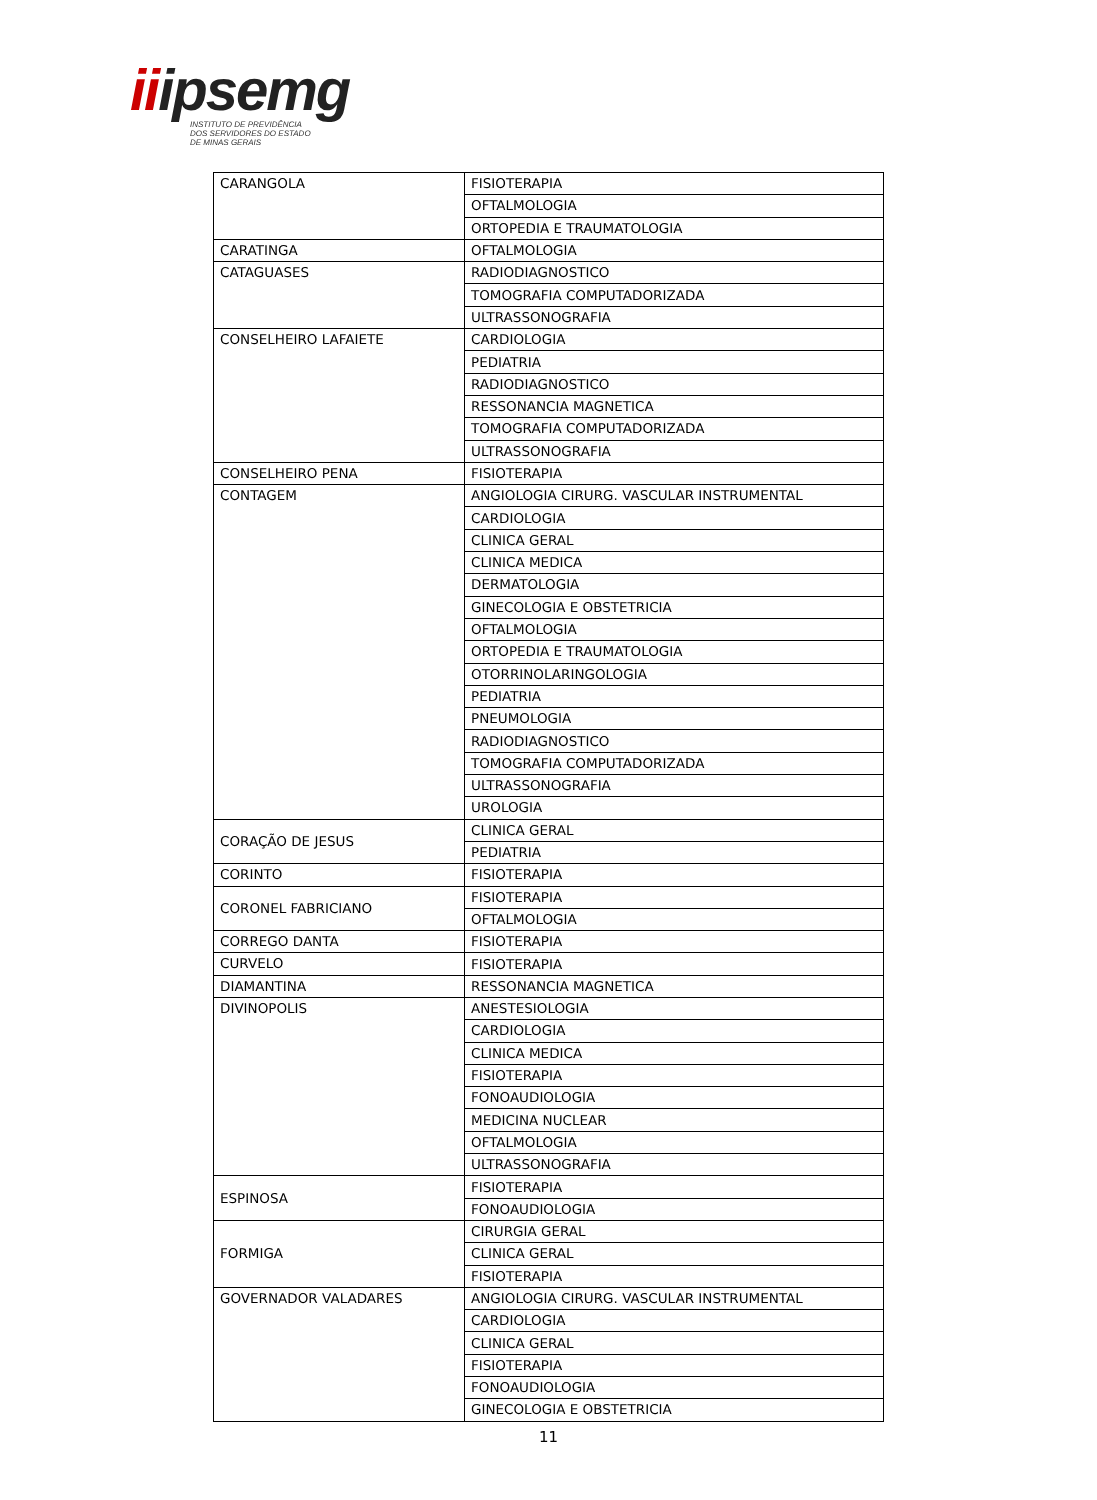iiipsemg
INSTITUTO DE PREVIDÊNCIA
DOS SERVIDORES DO ESTADO
DE MINAS GERAIS
| CARANGOLA | FISIOTERAPIA |
| | OFTALMOLOGIA |
| | ORTOPEDIA E TRAUMATOLOGIA |
| CARATINGA | OFTALMOLOGIA |
| CATAGUASES | RADIODIAGNOSTICO |
| | TOMOGRAFIA COMPUTADORIZADA |
| | ULTRASSONOGRAFIA |
| CONSELHEIRO LAFAIETE | CARDIOLOGIA |
| | PEDIATRIA |
| | RADIODIAGNOSTICO |
| | RESSONANCIA MAGNETICA |
| | TOMOGRAFIA COMPUTADORIZADA |
| | ULTRASSONOGRAFIA |
| CONSELHEIRO PENA | FISIOTERAPIA |
| CONTAGEM | ANGIOLOGIA CIRURG. VASCULAR INSTRUMENTAL |
| | CARDIOLOGIA |
| | CLINICA GERAL |
| | CLINICA MEDICA |
| | DERMATOLOGIA |
| | GINECOLOGIA E OBSTETRICIA |
| | OFTALMOLOGIA |
| | ORTOPEDIA E TRAUMATOLOGIA |
| | OTORRINOLARINGOLOGIA |
| | PEDIATRIA |
| | PNEUMOLOGIA |
| | RADIODIAGNOSTICO |
| | TOMOGRAFIA COMPUTADORIZADA |
| | ULTRASSONOGRAFIA |
| | UROLOGIA |
| CORAÇÃO DE JESUS | CLINICA GERAL |
| | PEDIATRIA |
| CORINTO | FISIOTERAPIA |
| CORONEL FABRICIANO | FISIOTERAPIA |
| | OFTALMOLOGIA |
| CORREGO DANTA | FISIOTERAPIA |
| CURVELO | FISIOTERAPIA |
| DIAMANTINA | RESSONANCIA MAGNETICA |
| DIVINOPOLIS | ANESTESIOLOGIA |
| | CARDIOLOGIA |
| | CLINICA MEDICA |
| | FISIOTERAPIA |
| | FONOAUDIOLOGIA |
| | MEDICINA NUCLEAR |
| | OFTALMOLOGIA |
| | ULTRASSONOGRAFIA |
| ESPINOSA | FISIOTERAPIA |
| | FONOAUDIOLOGIA |
| FORMIGA | CIRURGIA GERAL |
| | CLINICA GERAL |
| | FISIOTERAPIA |
| GOVERNADOR VALADARES | ANGIOLOGIA CIRURG. VASCULAR INSTRUMENTAL |
| | CARDIOLOGIA |
| | CLINICA GERAL |
| | FISIOTERAPIA |
| | FONOAUDIOLOGIA |
| | GINECOLOGIA E OBSTETRICIA |
11